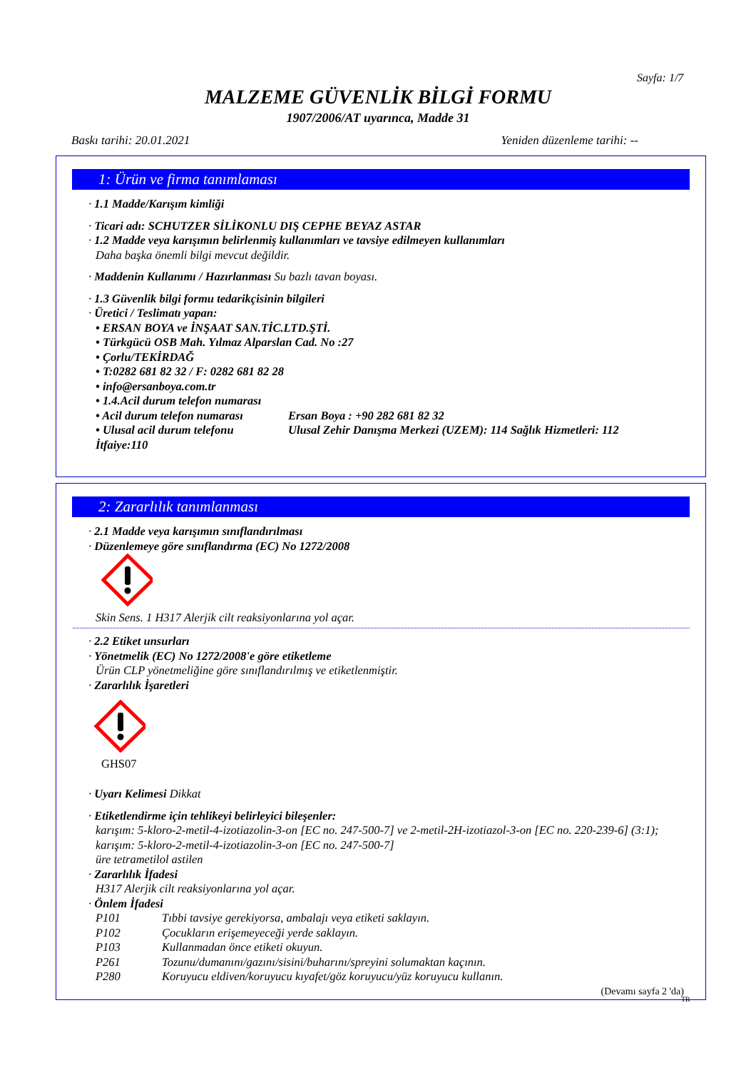Sayfa: 1/7
MALZEME GÜVENLİK BİLGİ FORMU
1907/2006/AT uyarınca, Madde 31
Baskı tarihi: 20.01.2021 Yeniden düzenleme tarihi: --
1: Ürün ve firma tanımlaması
· 1.1 Madde/Karışım kimliği
· Ticari adı: SCHUTZER SİLİKONLU DIŞ CEPHE BEYAZ ASTAR
· 1.2 Madde veya karışımın belirlenmiş kullanımları ve tavsiye edilmeyen kullanımları
Daha başka önemli bilgi mevcut değildir.
· Maddenin Kullanımı / Hazırlanması Su bazlı tavan boyası.
· 1.3 Güvenlik bilgi formu tedarikçisinin bilgileri
· Üretici / Teslimatı yapan:
• ERSAN BOYA ve İNŞAAT SAN.TİC.LTD.ŞTİ.
• Türkgücü OSB Mah. Yılmaz Alparslan Cad. No :27
• Çorlu/TEKİRDAĞ
• T:0282 681 82 32 / F: 0282 681 82 28
• info@ersanboya.com.tr
• 1.4.Acil durum telefon numarası
• Acil durum telefon numarası Ersan Boya : +90 282 681 82 32
• Ulusal acil durum telefonu Ulusal Zehir Danışma Merkezi (UZEM): 114 Sağlık Hizmetleri: 112
İtfaiye:110
2: Zararlılık tanımlanması
· 2.1 Madde veya karışımın sınıflandırılması
· Düzenlemeye göre sınıflandırma (EC) No 1272/2008
Skin Sens. 1 H317 Alerjik cilt reaksiyonlarına yol açar.
· 2.2 Etiket unsurları
· Yönetmelik (EC) No 1272/2008'e göre etiketleme
Ürün CLP yönetmeliğine göre sınıflandırılmış ve etiketlenmiştir.
· Zararlılık İşaretleri
GHS07
· Uyarı Kelimesi Dikkat
· Etiketlendirme için tehlikeyi belirleyici bileşenler:
karışım: 5-kloro-2-metil-4-izotiazolin-3-on [EC no. 247-500-7] ve 2-metil-2H-izotiazol-3-on [EC no. 220-239-6] (3:1); karışım: 5-kloro-2-metil-4-izotiazolin-3-on [EC no. 247-500-7]
üre tetrametilol astilen
· Zararlılık İfadesi
H317 Alerjik cilt reaksiyonlarına yol açar.
· Önlem İfadesi
P101 Tıbbi tavsiye gerekiyorsa, ambalajı veya etiketi saklayın.
P102 Çocukların erişemeyeceği yerde saklayın.
P103 Kullanmadan önce etiketi okuyun.
P261 Tozunu/dumanını/gazını/sisini/buharını/spreyini solumaktan kaçının.
P280 Koruyucu eldiven/koruyucu kıyafet/göz koruyucu/yüz koruyucu kullanın.
(Devamı sayfa 2 'da)
TR